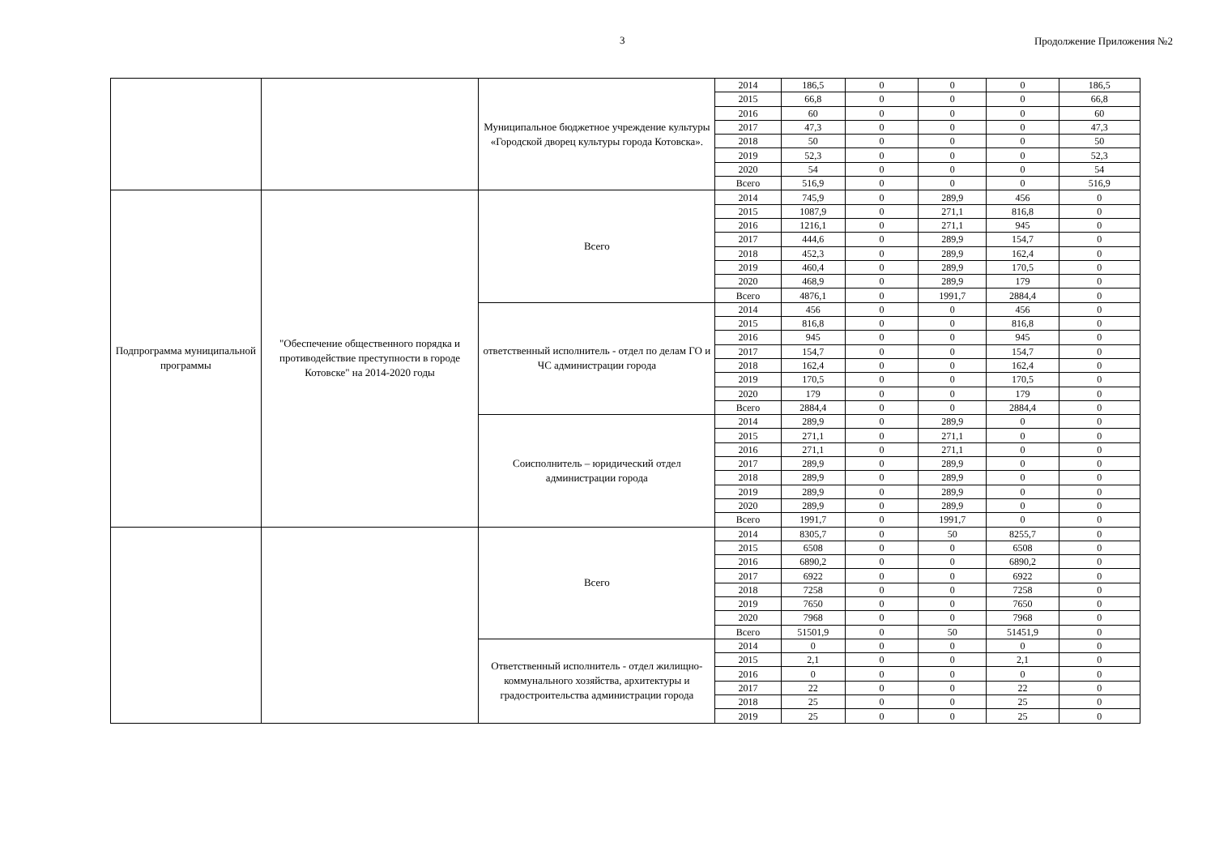3 Продолжение Приложения №2
| | | Муниципальное бюджетное учреждение культуры «Городской дворец культуры города Котовска». | 2014 | 186,5 | 0 | 0 | 0 | 186,5 |
| | | | 2015 | 66,8 | 0 | 0 | 0 | 66,8 |
| | | | 2016 | 60 | 0 | 0 | 0 | 60 |
| | | | 2017 | 47,3 | 0 | 0 | 0 | 47,3 |
| | | | 2018 | 50 | 0 | 0 | 0 | 50 |
| | | | 2019 | 52,3 | 0 | 0 | 0 | 52,3 |
| | | | 2020 | 54 | 0 | 0 | 0 | 54 |
| | | | Всего | 516,9 | 0 | 0 | 0 | 516,9 |
| Подпрограмма муниципальной программы | "Обеспечение общественного порядка и противодействие преступности в городе Котовске" на 2014-2020 годы | Всего | 2014 | 745,9 | 0 | 289,9 | 456 | 0 |
| | | | 2015 | 1087,9 | 0 | 271,1 | 816,8 | 0 |
| | | | 2016 | 1216,1 | 0 | 271,1 | 945 | 0 |
| | | | 2017 | 444,6 | 0 | 289,9 | 154,7 | 0 |
| | | | 2018 | 452,3 | 0 | 289,9 | 162,4 | 0 |
| | | | 2019 | 460,4 | 0 | 289,9 | 170,5 | 0 |
| | | | 2020 | 468,9 | 0 | 289,9 | 179 | 0 |
| | | | Всего | 4876,1 | 0 | 1991,7 | 2884,4 | 0 |
| | | ответственный исполнитель - отдел по делам ГО и ЧС администрации города | 2014 | 456 | 0 | 0 | 456 | 0 |
| | | | 2015 | 816,8 | 0 | 0 | 816,8 | 0 |
| | | | 2016 | 945 | 0 | 0 | 945 | 0 |
| | | | 2017 | 154,7 | 0 | 0 | 154,7 | 0 |
| | | | 2018 | 162,4 | 0 | 0 | 162,4 | 0 |
| | | | 2019 | 170,5 | 0 | 0 | 170,5 | 0 |
| | | | 2020 | 179 | 0 | 0 | 179 | 0 |
| | | | Всего | 2884,4 | 0 | 0 | 2884,4 | 0 |
| | | Соисполнитель – юридический отдел администрации города | 2014 | 289,9 | 0 | 289,9 | 0 | 0 |
| | | | 2015 | 271,1 | 0 | 271,1 | 0 | 0 |
| | | | 2016 | 271,1 | 0 | 271,1 | 0 | 0 |
| | | | 2017 | 289,9 | 0 | 289,9 | 0 | 0 |
| | | | 2018 | 289,9 | 0 | 289,9 | 0 | 0 |
| | | | 2019 | 289,9 | 0 | 289,9 | 0 | 0 |
| | | | 2020 | 289,9 | 0 | 289,9 | 0 | 0 |
| | | | Всего | 1991,7 | 0 | 1991,7 | 0 | 0 |
| | | Всего | 2014 | 8305,7 | 0 | 50 | 8255,7 | 0 |
| | | | 2015 | 6508 | 0 | 0 | 6508 | 0 |
| | | | 2016 | 6890,2 | 0 | 0 | 6890,2 | 0 |
| | | | 2017 | 6922 | 0 | 0 | 6922 | 0 |
| | | | 2018 | 7258 | 0 | 0 | 7258 | 0 |
| | | | 2019 | 7650 | 0 | 0 | 7650 | 0 |
| | | | 2020 | 7968 | 0 | 0 | 7968 | 0 |
| | | | Всего | 51501,9 | 0 | 50 | 51451,9 | 0 |
| | | Ответственный исполнитель - отдел жилищно-коммунального хозяйства, архитектуры и градостроительства администрации города | 2014 | 0 | 0 | 0 | 0 | 0 |
| | | | 2015 | 2,1 | 0 | 0 | 2,1 | 0 |
| | | | 2016 | 0 | 0 | 0 | 0 | 0 |
| | | | 2017 | 22 | 0 | 0 | 22 | 0 |
| | | | 2018 | 25 | 0 | 0 | 25 | 0 |
| | | | 2019 | 25 | 0 | 0 | 25 | 0 |